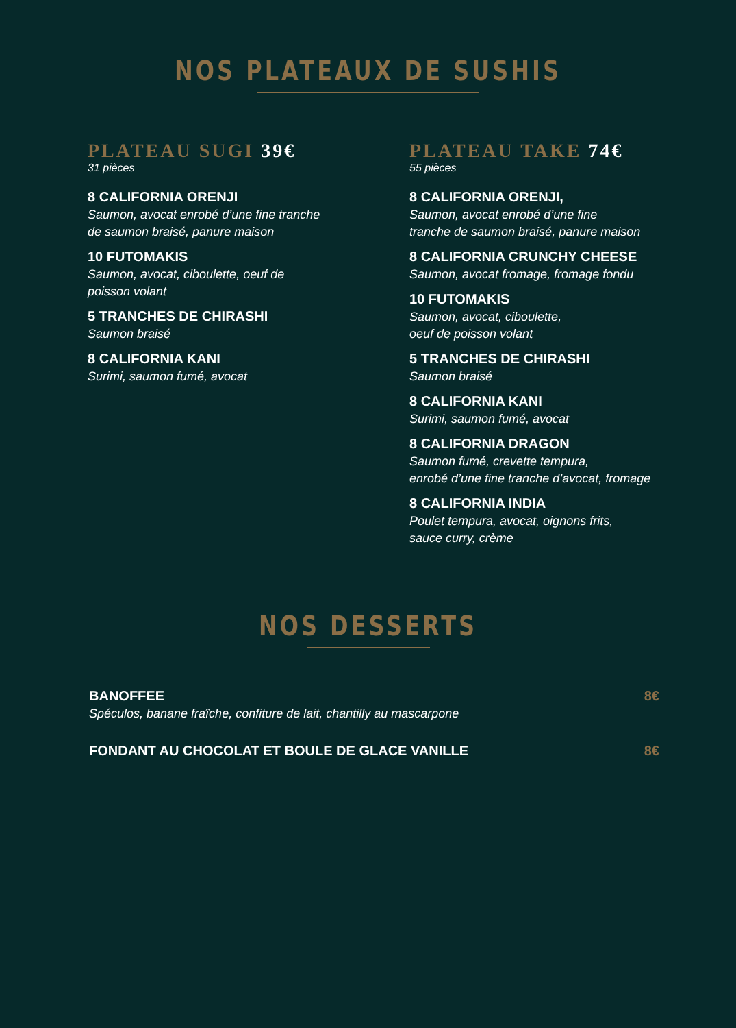NOS PLATEAUX DE SUSHIS
PLATEAU SUGI 39€
31 pièces
8 CALIFORNIA ORENJI
Saumon, avocat enrobé d’une fine tranche
de saumon braisé, panure maison
10 FUTOMAKIS
Saumon, avocat, ciboulette, oeuf de
poisson volant
5 TRANCHES DE CHIRASHI
Saumon braisé
8 CALIFORNIA KANI
Surimi, saumon fumé, avocat
PLATEAU TAKE 74€
55 pièces
8 CALIFORNIA ORENJI,
Saumon, avocat enrobé d’une fine
tranche de saumon braisé, panure maison
8 CALIFORNIA CRUNCHY CHEESE
Saumon, avocat fromage, fromage fondu
10 FUTOMAKIS
Saumon, avocat, ciboulette,
oeuf de poisson volant
5 TRANCHES DE CHIRASHI
Saumon braisé
8 CALIFORNIA KANI
Surimi, saumon fumé, avocat
8 CALIFORNIA DRAGON
Saumon fumé, crevette tempura,
enrobé d’une fine tranche d’avocat, fromage
8 CALIFORNIA INDIA
Poulet tempura, avocat, oignons frits,
sauce curry, crème
NOS DESSERTS
BANOFFEE
Spéculos, banane fraîche, confiture de lait, chantilly au mascarpone
8€
FONDANT AU CHOCOLAT ET BOULE DE GLACE VANILLE
8€